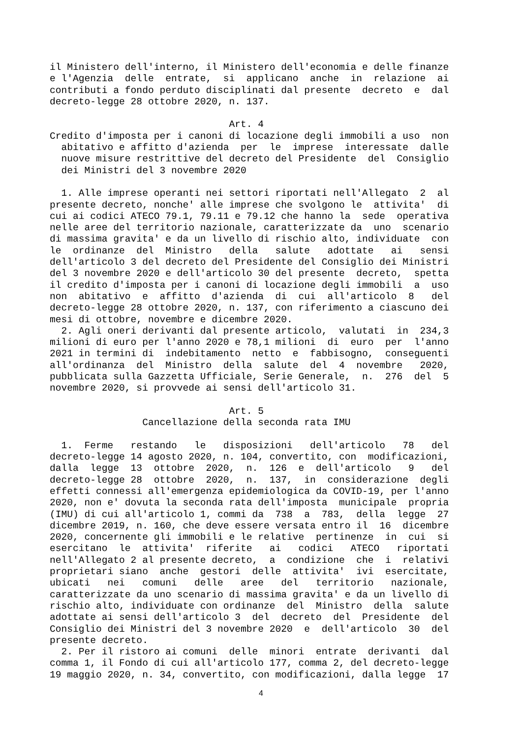il Ministero dell'interno, il Ministero dell'economia e delle finanze e l'Agenzia delle entrate, si applicano anche in relazione ai contributi a fondo perduto disciplinati dal presente decreto e dal decreto-legge 28 ottobre 2020, n. 137. Art. 4 Credito d'imposta per i canoni di locazione degli immobili a uso non abitativo e affitto d'azienda per le imprese interessate dalle nuove misure restrittive del decreto del Presidente del Consiglio dei Ministri del 3 novembre 2020 1. Alle imprese operanti nei settori riportati nell'Allegato 2 al presente decreto, nonche' alle imprese che svolgono le attivita' di cui ai codici ATECO 79.1, 79.11 e 79.12 che hanno la sede operativa nelle aree del territorio nazionale, caratterizzate da uno scenario di massima gravita' e da un livello di rischio alto, individuate con le ordinanze del Ministro della salute adottate ai sensi dell'articolo 3 del decreto del Presidente del Consiglio dei Ministri del 3 novembre 2020 e dell'articolo 30 del presente decreto, spetta il credito d'imposta per i canoni di locazione degli immobili a uso non abitativo e affitto d'azienda di cui all'articolo 8 del decreto-legge 28 ottobre 2020, n. 137, con riferimento a ciascuno dei mesi di ottobre, novembre e dicembre 2020. 2. Agli oneri derivanti dal presente articolo, valutati in 234,3 milioni di euro per l'anno 2020 e 78,1 milioni di euro per l'anno 2021 in termini di indebitamento netto e fabbisogno, conseguenti all'ordinanza del Ministro della salute del 4 novembre 2020, pubblicata sulla Gazzetta Ufficiale, Serie Generale, n. 276 del 5 novembre 2020, si provvede ai sensi dell'articolo 31. Art. 5 Cancellazione della seconda rata IMU 1. Ferme restando le disposizioni dell'articolo 78 del decreto-legge 14 agosto 2020, n. 104, convertito, con modificazioni, dalla legge 13 ottobre 2020, n. 126 e dell'articolo 9 del decreto-legge 28 ottobre 2020, n. 137, in considerazione degli effetti connessi all'emergenza epidemiologica da COVID-19, per l'anno 2020, non e' dovuta la seconda rata dell'imposta municipale propria (IMU) di cui all'articolo 1, commi da 738 a 783, della legge 27 dicembre 2019, n. 160, che deve essere versata entro il 16 dicembre 2020, concernente gli immobili e le relative pertinenze in cui si esercitano le attivita' riferite ai codici ATECO riportati nell'Allegato 2 al presente decreto, a condizione che i relativi proprietari siano anche gestori delle attivita' ivi esercitate, ubicati nei comuni delle aree del territorio nazionale, caratterizzate da uno scenario di massima gravita' e da un livello di rischio alto, individuate con ordinanze del Ministro della salute adottate ai sensi dell'articolo 3 del decreto del Presidente del Consiglio dei Ministri del 3 novembre 2020 e dell'articolo 30 del presente decreto. 2. Per il ristoro ai comuni delle minori entrate derivanti dal comma 1, il Fondo di cui all'articolo 177, comma 2, del decreto-legge 19 maggio 2020, n. 34, convertito, con modificazioni, dalla legge 17
4